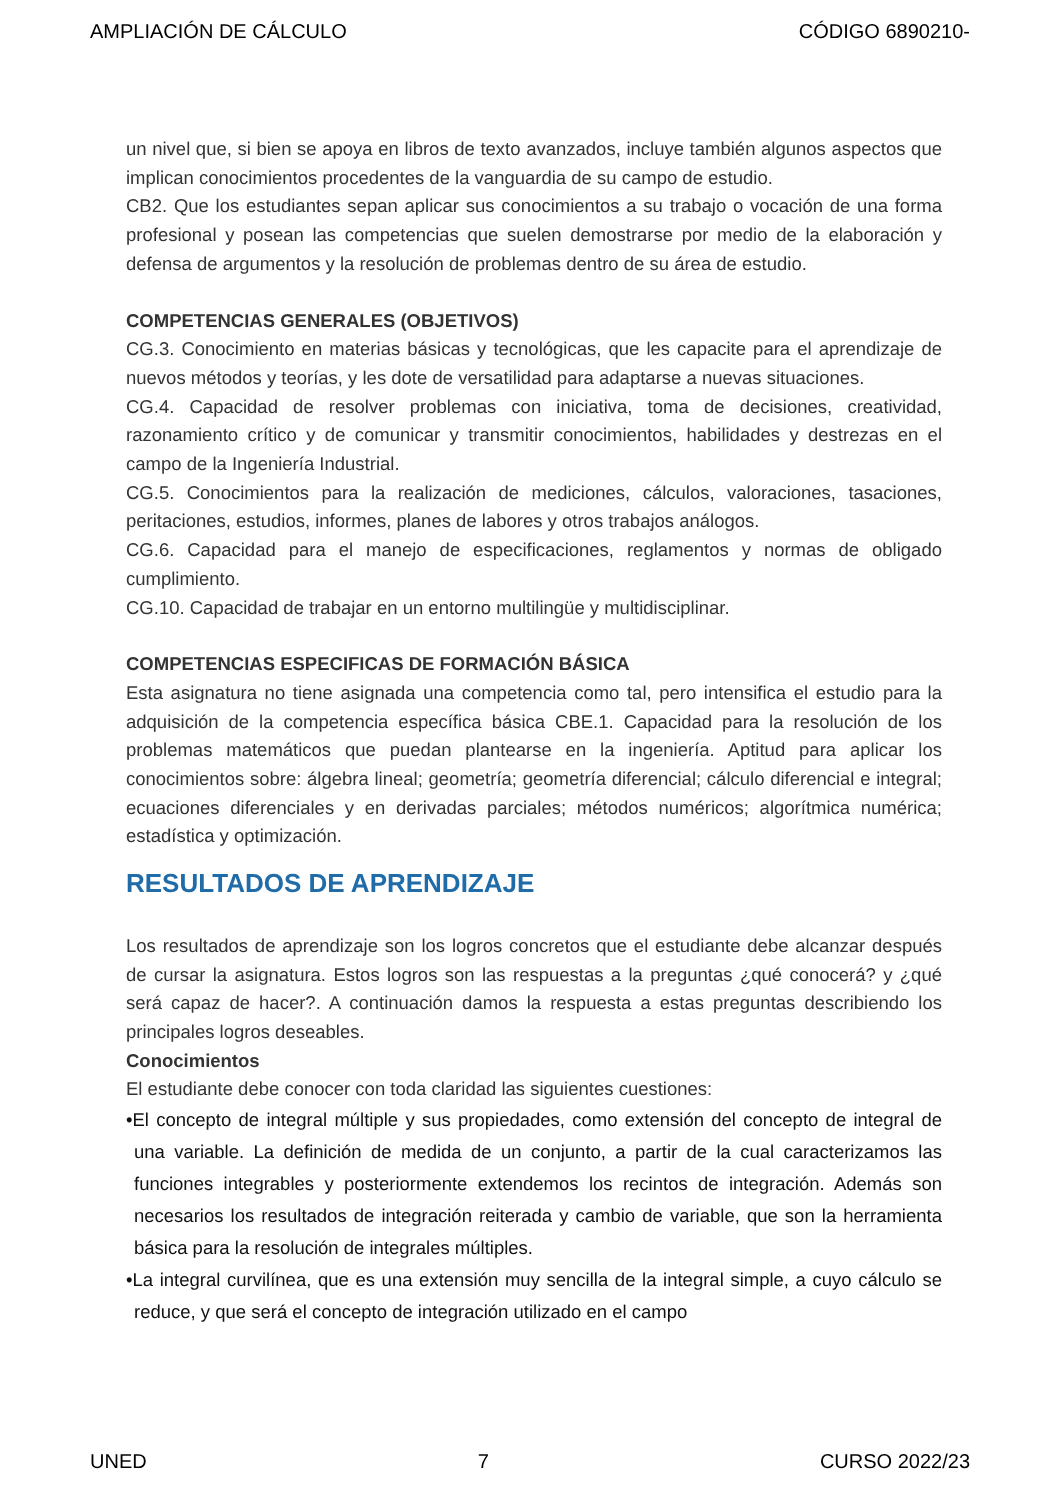AMPLIACIÓN DE CÁLCULO CÓDIGO 6890210-
un nivel que, si bien se apoya en libros de texto avanzados, incluye también algunos aspectos que implican conocimientos procedentes de la vanguardia de su campo de estudio.
CB2. Que los estudiantes sepan aplicar sus conocimientos a su trabajo o vocación de una forma profesional y posean las competencias que suelen demostrarse por medio de la elaboración y defensa de argumentos y la resolución de problemas dentro de su área de estudio.
COMPETENCIAS GENERALES (OBJETIVOS)
CG.3. Conocimiento en materias básicas y tecnológicas, que les capacite para el aprendizaje de nuevos métodos y teorías, y les dote de versatilidad para adaptarse a nuevas situaciones.
CG.4. Capacidad de resolver problemas con iniciativa, toma de decisiones, creatividad, razonamiento crítico y de comunicar y transmitir conocimientos, habilidades y destrezas en el campo de la Ingeniería Industrial.
CG.5. Conocimientos para la realización de mediciones, cálculos, valoraciones, tasaciones, peritaciones, estudios, informes, planes de labores y otros trabajos análogos.
CG.6. Capacidad para el manejo de especificaciones, reglamentos y normas de obligado cumplimiento.
CG.10. Capacidad de trabajar en un entorno multilingüe y multidisciplinar.
COMPETENCIAS ESPECIFICAS DE FORMACIÓN BÁSICA
Esta asignatura no tiene asignada una competencia como tal, pero intensifica el estudio para la adquisición de la competencia específica básica CBE.1. Capacidad para la resolución de los problemas matemáticos que puedan plantearse en la ingeniería. Aptitud para aplicar los conocimientos sobre: álgebra lineal; geometría; geometría diferencial; cálculo diferencial e integral; ecuaciones diferenciales y en derivadas parciales; métodos numéricos; algorítmica numérica; estadística y optimización.
RESULTADOS DE APRENDIZAJE
Los resultados de aprendizaje son los logros concretos que el estudiante debe alcanzar después de cursar la asignatura. Estos logros son las respuestas a la preguntas ¿qué conocerá? y ¿qué será capaz de hacer?. A continuación damos la respuesta a estas preguntas describiendo los principales logros deseables.
Conocimientos
El estudiante debe conocer con toda claridad las siguientes cuestiones:
•El concepto de integral múltiple y sus propiedades, como extensión del concepto de integral de una variable. La definición de medida de un conjunto, a partir de la cual caracterizamos las funciones integrables y posteriormente extendemos los recintos de integración. Además son necesarios los resultados de integración reiterada y cambio de variable, que son la herramienta básica para la resolución de integrales múltiples.
•La integral curvilínea, que es una extensión muy sencilla de la integral simple, a cuyo cálculo se reduce, y que será el concepto de integración utilizado en el campo
UNED 7 CURSO 2022/23